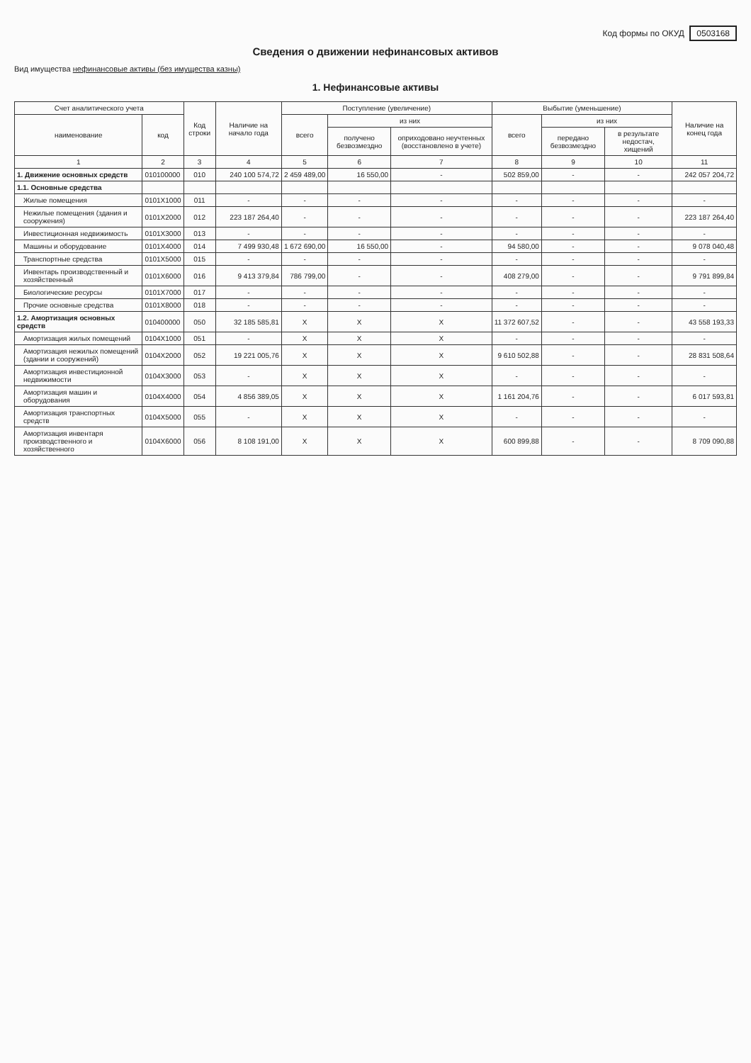Код формы по ОКУД 0503168
Сведения о движении нефинансовых активов
Вид имущества нефинансовые активы (без имущества казны)
1. Нефинансовые активы
| Счет аналитического учета | | Код строки | Наличие на начало года | Поступление (увеличение) | | | Выбытие (уменьшение) | | | Наличие на конец года |
| --- | --- | --- | --- | --- | --- | --- | --- | --- | --- | --- |
| наименование | код | | | всего | из них | | всего | из них | | |
| | | | | | получено безвозмездно | оприходовано неучтенных (восстановлено в учете) | | передано безвозмездно | в результате недостач, хищений | |
| 1 | 2 | 3 | 4 | 5 | 6 | 7 | 8 | 9 | 10 | 11 |
| 1. Движение основных средств | 010100000 | 010 | 240 100 574,72 | 2 459 489,00 | 16 550,00 | - | 502 859,00 | - | - | 242 057 204,72 |
| 1.1. Основные средства | | | | | | | | | | |
| Жилые помещения | 0101X1000 | 011 | - | - | - | - | - | - | - | - |
| Нежилые помещения (здания и сооружения) | 0101X2000 | 012 | 223 187 264,40 | - | - | - | - | - | - | 223 187 264,40 |
| Инвестиционная недвижимость | 0101X3000 | 013 | - | - | - | - | - | - | - | - |
| Машины и оборудование | 0101X4000 | 014 | 7 499 930,48 | 1 672 690,00 | 16 550,00 | - | 94 580,00 | - | - | 9 078 040,48 |
| Транспортные средства | 0101X5000 | 015 | - | - | - | - | - | - | - | - |
| Инвентарь производственный и хозяйственный | 0101X6000 | 016 | 9 413 379,84 | 786 799,00 | - | - | 408 279,00 | - | - | 9 791 899,84 |
| Биологические ресурсы | 0101X7000 | 017 | - | - | - | - | - | - | - | - |
| Прочие основные средства | 0101X8000 | 018 | - | - | - | - | - | - | - | - |
| 1.2. Амортизация основных средств | 010400000 | 050 | 32 185 585,81 | X | X | X | 11 372 607,52 | - | - | 43 558 193,33 |
| Амортизация жилых помещений | 0104X1000 | 051 | - | X | X | X | - | - | - | - |
| Амортизация нежилых помещений (здании и сооружений) | 0104X2000 | 052 | 19 221 005,76 | X | X | X | 9 610 502,88 | - | - | 28 831 508,64 |
| Амортизация инвестиционной недвижимости | 0104X3000 | 053 | - | X | X | X | - | - | - | - |
| Амортизация машин и оборудования | 0104X4000 | 054 | 4 856 389,05 | X | X | X | 1 161 204,76 | - | - | 6 017 593,81 |
| Амортизация транспортных средств | 0104X5000 | 055 | - | X | X | X | - | - | - | - |
| Амортизация инвентаря производственного и хозяйственного | 0104X6000 | 056 | 8 108 191,00 | X | X | X | 600 899,88 | - | - | 8 709 090,88 |